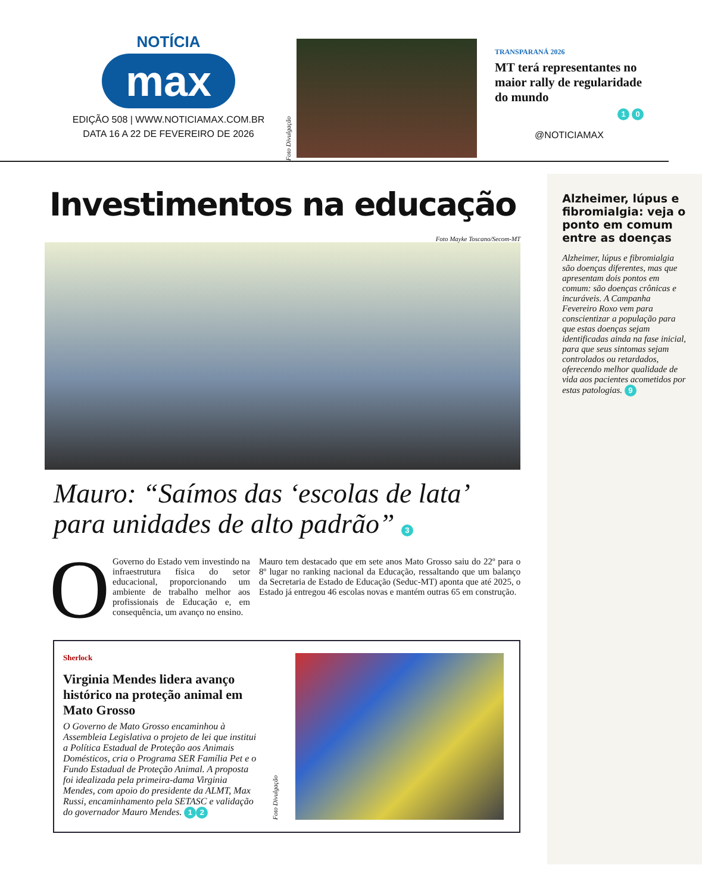NOTÍCIA
max
EDIÇÃO 508 | WWW.NOTICIAMAX.COM.BR
DATA 16 A 22 DE FEVEREIRO DE 2026
Foto Divulgação
TRANSPARANÁ 2026
MT terá representantes no maior rally de regularidade do mundo
1 0
@NOTICIAMAX
Investimentos na educação
Foto Mayke Toscano/Secom-MT
Mauro: “Saímos das ‘escolas de lata’ para unidades de alto padrão” 3
OGoverno do Estado vem investindo na infraestrutura física do setor educacional, proporcionando um ambiente de trabalho melhor aos profissionais de Educação e, em consequência, um avanço no ensino.
Mauro tem destacado que em sete anos Mato Grosso saiu do 22º para o 8º lugar no ranking nacional da Educação, ressaltando que um balanço da Secretaria de Estado de Educação (Seduc-MT) aponta que até 2025, o Estado já entregou 46 escolas novas e mantém outras 65 em construção.
Sherlock
Virginia Mendes lidera avanço histórico na proteção animal em Mato Grosso
O Governo de Mato Grosso encaminhou à Assembleia Legislativa o projeto de lei que institui a Política Estadual de Proteção aos Animais Domésticos, cria o Programa SER Família Pet e o Fundo Estadual de Proteção Animal. A proposta foi idealizada pela primeira-dama Virginia Mendes, com apoio do presidente da ALMT, Max Russi, encaminhamento pela SETASC e validação do governador Mauro Mendes. 1 2
Foto Divulgação
Alzheimer, lúpus e fibromialgia: veja o ponto em comum entre as doenças
Alzheimer, lúpus e fibromialgia são doenças diferentes, mas que apresentam dois pontos em comum: são doenças crônicas e incuráveis. A Campanha Fevereiro Roxo vem para conscientizar a população para que estas doenças sejam identificadas ainda na fase inicial, para que seus sintomas sejam controlados ou retardados, oferecendo melhor qualidade de vida aos pacientes acometidos por estas patologias. 9